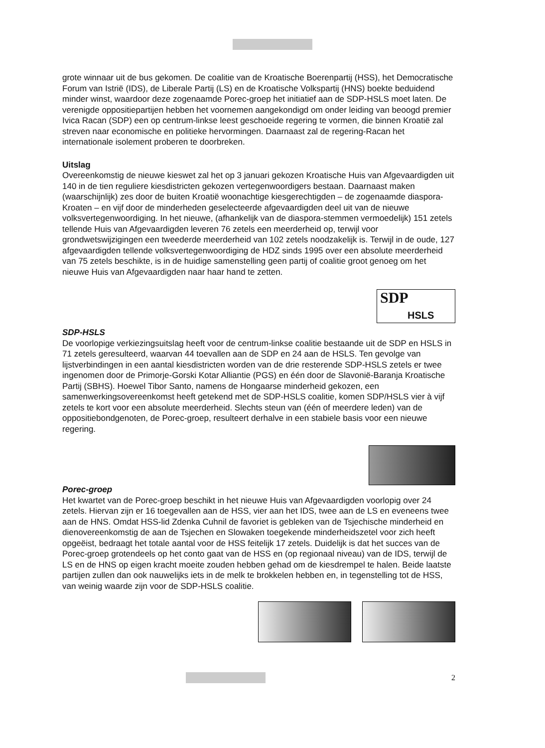grote winnaar uit de bus gekomen. De coalitie van de Kroatische Boerenpartij (HSS), het Democratische Forum van Istrië (IDS), de Liberale Partij (LS) en de Kroatische Volkspartij (HNS) boekte beduidend minder winst, waardoor deze zogenaamde Porec-groep het initiatief aan de SDP-HSLS moet laten. De verenigde oppositiepartijen hebben het voornemen aangekondigd om onder leiding van beoogd premier Ivica Racan (SDP) een op centrum-linkse leest geschoeide regering te vormen, die binnen Kroatië zal streven naar economische en politieke hervormingen. Daarnaast zal de regering-Racan het internationale isolement proberen te doorbreken.
Uitslag
Overeenkomstig de nieuwe kieswet zal het op 3 januari gekozen Kroatische Huis van Afgevaardigden uit 140 in de tien reguliere kiesdistricten gekozen vertegenwoordigers bestaan. Daarnaast maken (waarschijnlijk) zes door de buiten Kroatië woonachtige kiesgerechtigden – de zogenaamde diaspora-Kroaten – en vijf door de minderheden geselecteerde afgevaardigden deel uit van de nieuwe volksvertegenwoordiging. In het nieuwe, (afhankelijk van de diaspora-stemmen vermoedelijk) 151 zetels tellende Huis van Afgevaardigden leveren 76 zetels een meerderheid op, terwijl voor grondwetswijzigingen een tweederde meerderheid van 102 zetels noodzakelijk is. Terwijl in de oude, 127 afgevaardigden tellende volksvertegenwoordiging de HDZ sinds 1995 over een absolute meerderheid van 75 zetels beschikte, is in de huidige samenstelling geen partij of coalitie groot genoeg om het nieuwe Huis van Afgevaardigden naar haar hand te zetten.
SDP
HSLS
SDP-HSLS
De voorlopige verkiezingsuitslag heeft voor de centrum-linkse coalitie bestaande uit de SDP en HSLS in 71 zetels geresulteerd, waarvan 44 toevallen aan de SDP en 24 aan de HSLS. Ten gevolge van lijstverbindingen in een aantal kiesdistricten worden van de drie resterende SDP-HSLS zetels er twee ingenomen door de Primorje-Gorski Kotar Alliantie (PGS) en één door de Slavonië-Baranja Kroatische Partij (SBHS). Hoewel Tibor Santo, namens de Hongaarse minderheid gekozen, een samenwerkingsovereenkomst heeft getekend met de SDP-HSLS coalitie, komen SDP/HSLS vier à vijf zetels te kort voor een absolute meerderheid. Slechts steun van (één of meerdere leden) van de oppositiebondgenoten, de Porec-groep, resulteert derhalve in een stabiele basis voor een nieuwe regering.
Porec-groep
Het kwartet van de Porec-groep beschikt in het nieuwe Huis van Afgevaardigden voorlopig over 24 zetels. Hiervan zijn er 16 toegevallen aan de HSS, vier aan het IDS, twee aan de LS en eveneens twee aan de HNS. Omdat HSS-lid Zdenka Cuhnil de favoriet is gebleken van de Tsjechische minderheid en dienovereenkomstig de aan de Tsjechen en Slowaken toegekende minderheidszetel voor zich heeft opgeëist, bedraagt het totale aantal voor de HSS feitelijk 17 zetels. Duidelijk is dat het succes van de Porec-groep grotendeels op het conto gaat van de HSS en (op regionaal niveau) van de IDS, terwijl de LS en de HNS op eigen kracht moeite zouden hebben gehad om de kiesdrempel te halen. Beide laatste partijen zullen dan ook nauwelijks iets in de melk te brokkelen hebben en, in tegenstelling tot de HSS, van weinig waarde zijn voor de SDP-HSLS coalitie.
2